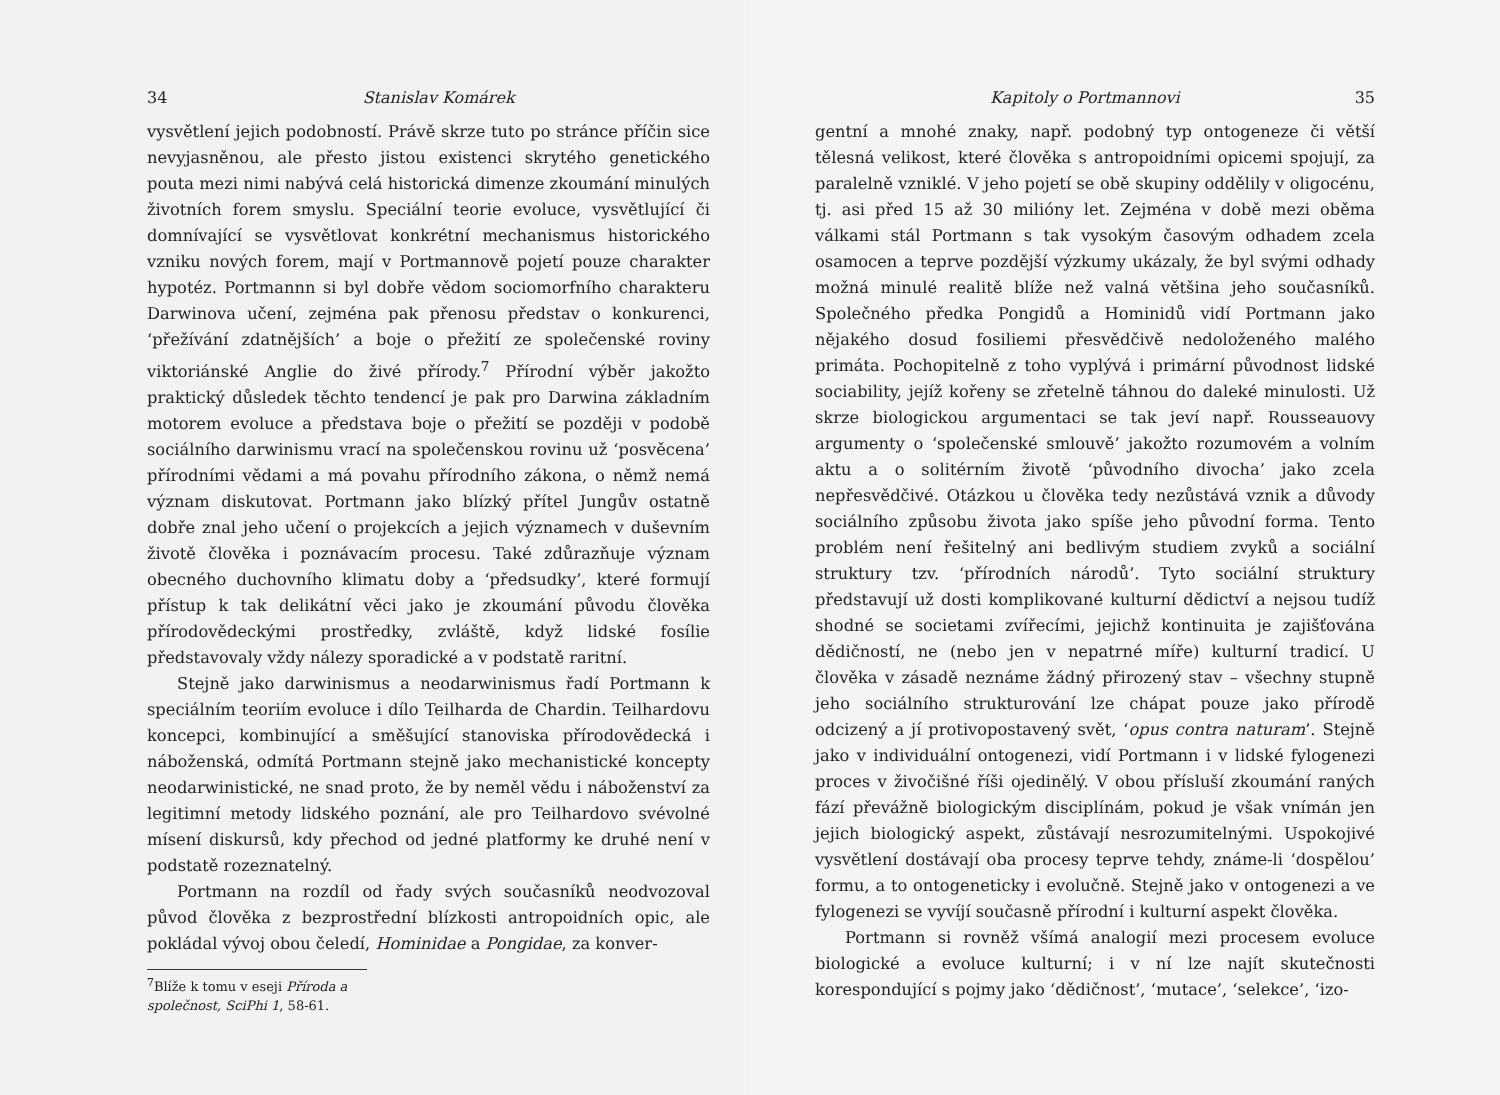34 Stanislav Komárek
vysvětlení jejich podobností. Právě skrze tuto po stránce příčin sice nevyjasněnou, ale přesto jistou existenci skrytého genetického pouta mezi nimi nabývá celá historická dimenze zkoumání minulých životních forem smyslu. Speciální teorie evoluce, vysvětlující či domnívající se vysvětlovat konkrétní mechanismus historického vzniku nových forem, mají v Portmannově pojetí pouze charakter hypotéz. Portmannn si byl dobře vědom sociomorfního charakteru Darwinova učení, zejména pak přenosu představ o konkurenci, ‘přežívání zdatnějších’ a boje o přežití ze společenské roviny viktoriánské Anglie do živé přírody.<sup>7</sup> Přírodní výběr jakožto praktický důsledek těchto tendencí je pak pro Darwina základním motorem evoluce a představa boje o přežití se později v podobě sociálního darwinismu vrací na společenskou rovinu už ‘posvěcena’ přírodními vědami a má povahu přírodního zákona, o němž nemá význam diskutovat. Portmann jako blízký přítel Jungův ostatně dobře znal jeho učení o projekcích a jejich významech v duševním životě člověka i poznávacím procesu. Také zdůrazňuje význam obecného duchovního klimatu doby a ‘předsudky’, které formují přístup k tak delikátní věci jako je zkoumání původu člověka přírodovědeckými prostředky, zvláště, když lidské fosílie představovaly vždy nálezy sporadické a v podstatě raritní.
Stejně jako darwinismus a neodarwinismus řadí Portmann k speciálním teoriím evoluce i dílo Teilharda de Chardin. Teilhardovu koncepci, kombinující a směšující stanoviska přírodovědecká i náboženská, odmítá Portmann stejně jako mechanistické koncepty neodarwinistické, ne snad proto, že by neměl vědu i náboženství za legitimní metody lidského poznání, ale pro Teilhardovo svévolné mísení diskursů, kdy přechod od jedné platformy ke druhé není v podstatě rozeznatelný.
Portmann na rozdíl od řady svých současníků neodvozoval původ člověka z bezprostřední blízkosti antropoidních opic, ale pokládal vývoj obou čeledí, Hominidae a Pongidae, za konver-
<sup>7</sup> Blíže k tomu v eseji Příroda a společnost, SciPhi 1, 58-61.
Kapitoly o Portmannovi 35
gentní a mnohé znaky, např. podobný typ ontogeneze či větší tělesná velikost, které člověka s antropoidními opicemi spojují, za paralelně vzniklé. V jeho pojetí se obě skupiny oddělily v oligocénu, tj. asi před 15 až 30 milióny let. Zejména v době mezi oběma válkami stál Portmann s tak vysokým časovým odhadem zcela osamocen a teprve pozdější výzkumy ukázaly, že byl svými odhady možná minulé realitě blíže než valná většina jeho současníků. Společného předka Pongidů a Hominidů vidí Portmann jako nějakého dosud fosiliemi přesvědčivě nedoloženého malého primáta. Pochopitelně z toho vyplývá i primární původnost lidské sociability, jejíž kořeny se zřetelně táhnou do daleké minulosti. Už skrze biologickou argumentaci se tak jeví např. Rousseauovy argumenty o ‘společenské smlouvě’ jakožto rozumovém a volním aktu a o solitérním životě ‘původního divocha’ jako zcela nepřesvědčivé. Otázkou u člověka tedy nezůstává vznik a důvody sociálního způsobu života jako spíše jeho původní forma. Tento problém není řešitelný ani bedlivým studiem zvyků a sociální struktury tzv. ‘přírodních národů’. Tyto sociální struktury představují už dosti komplikované kulturní dědictví a nejsou tudíž shodné se societami zvířecími, jejichž kontinuita je zajišťována dědičností, ne (nebo jen v nepatrné míře) kulturní tradicí. U člověka v zásadě neznáme žádný přirozený stav – všechny stupně jeho sociálního strukturování lze chápat pouze jako přírodě odcizený a jí protivopostavený svět, ‘opus contra naturam’. Stejně jako v individuální ontogenezi, vidí Portmann i v lidské fylogenezi proces v živočišné říši ojedinělý. V obou přísluší zkoumání raných fází převážně biologickým disciplínám, pokud je však vnímán jen jejich biologický aspekt, zůstávají nesrozumitelnými. Uspokojivé vysvětlení dostávají oba procesy teprve tehdy, známe-li ‘dospělou’ formu, a to ontogeneticky i evolučně. Stejně jako v ontogenezi a ve fylogenezi se vyvíjí současně přírodní i kulturní aspekt člověka.
Portmann si rovněž všímá analogií mezi procesem evoluce biologické a evoluce kulturní; i v ní lze najít skutečnosti korespondující s pojmy jako ‘dědičnost’, ‘mutace’, ‘selekce’, ‘izo-